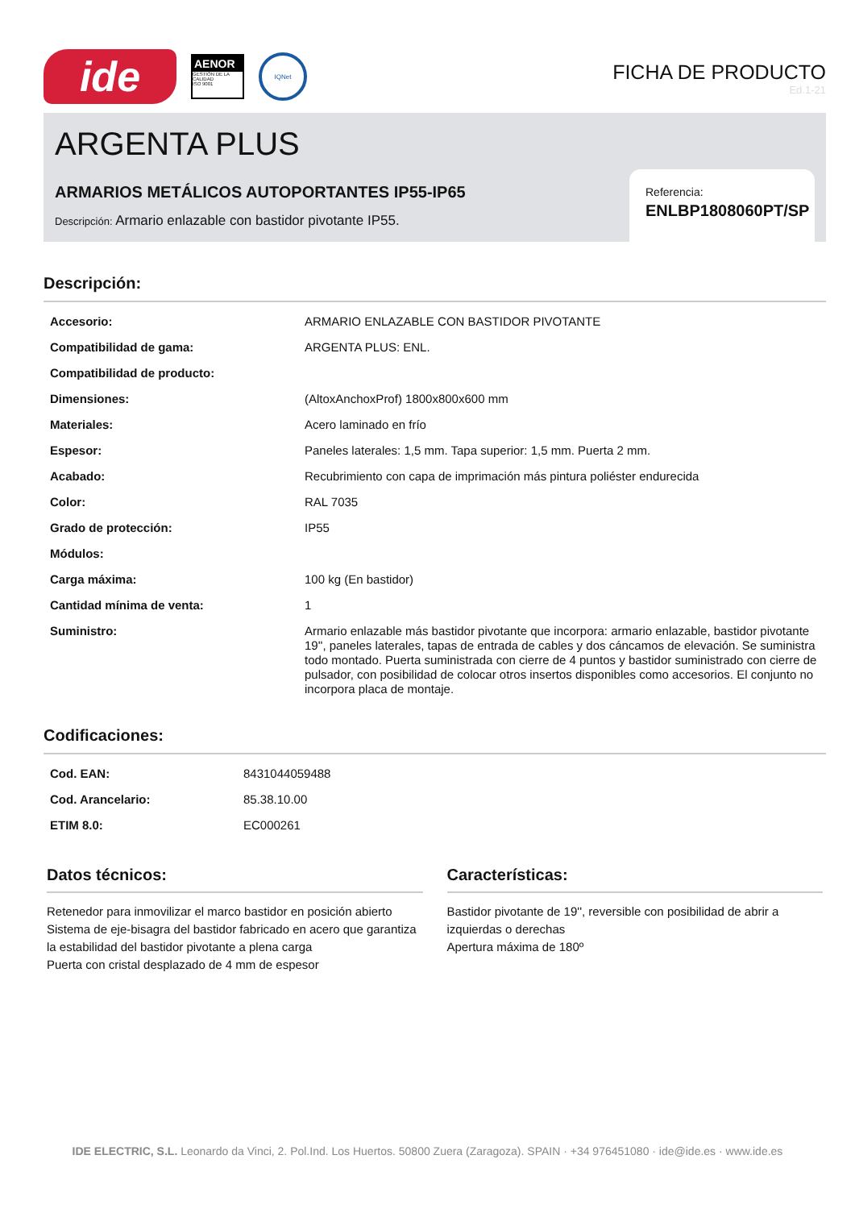ide
AENOR
GESTIÓN DE LA CALIDAD
ISO 9001
IQNet
FICHA DE PRODUCTO
Ed.1-21
ARGENTA PLUS
ARMARIOS METÁLICOS AUTOPORTANTES IP55-IP65
Descripción: Armario enlazable con bastidor pivotante IP55.
Referencia:
ENLBP1808060PT/SP
Descripción:
| Accesorio: | ARMARIO ENLAZABLE CON BASTIDOR PIVOTANTE |
| Compatibilidad de gama: | ARGENTA PLUS: ENL. |
| Compatibilidad de producto: | |
| Dimensiones: | (AltoxAnchoxProf) 1800x800x600 mm |
| Materiales: | Acero laminado en frío |
| Espesor: | Paneles laterales: 1,5 mm. Tapa superior: 1,5 mm. Puerta 2 mm. |
| Acabado: | Recubrimiento con capa de imprimación más pintura poliéster endurecida |
| Color: | RAL 7035 |
| Grado de protección: | IP55 |
| Módulos: | |
| Carga máxima: | 100 kg (En bastidor) |
| Cantidad mínima de venta: | 1 |
| Suministro: | Armario enlazable más bastidor pivotante que incorpora: armario enlazable, bastidor pivotante 19'', paneles laterales, tapas de entrada de cables y dos cáncamos de elevación. Se suministra todo montado. Puerta suministrada con cierre de 4 puntos y bastidor suministrado con cierre de pulsador, con posibilidad de colocar otros insertos disponibles como accesorios. El conjunto no incorpora placa de montaje. |
Codificaciones:
| Cod. EAN: | 8431044059488 |
| Cod. Arancelario: | 85.38.10.00 |
| ETIM 8.0: | EC000261 |
Datos técnicos:
Retenedor para inmovilizar el marco bastidor en posición abierto
Sistema de eje-bisagra del bastidor fabricado en acero que garantiza la estabilidad del bastidor pivotante a plena carga
Puerta con cristal desplazado de 4 mm de espesor
Características:
Bastidor pivotante de 19'', reversible con posibilidad de abrir a izquierdas o derechas
Apertura máxima de 180º
IDE ELECTRIC, S.L. Leonardo da Vinci, 2. Pol.Ind. Los Huertos. 50800 Zuera (Zaragoza). SPAIN · +34 976451080 · ide@ide.es · www.ide.es